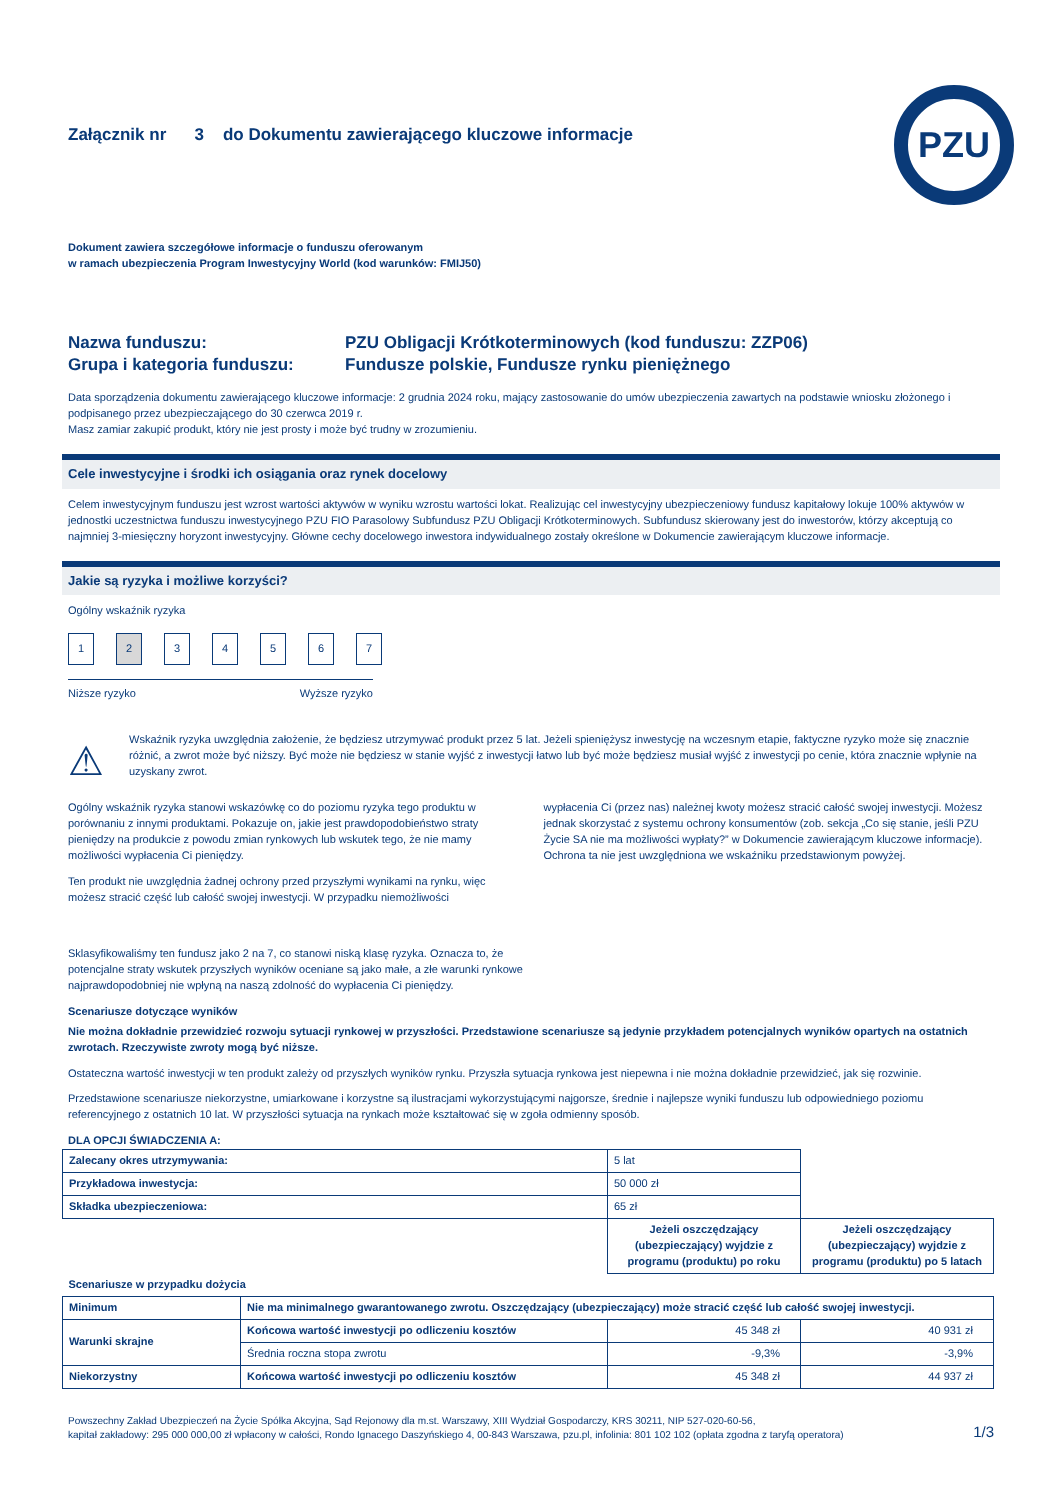Załącznik nr 3 do Dokumentu zawierającego kluczowe informacje
PZU
Dokument zawiera szczegółowe informacje o funduszu oferowanym
w ramach ubezpieczenia Program Inwestycyjny World (kod warunków: FMIJ50)
Nazwa funduszu:
PZU Obligacji Krótkoterminowych (kod funduszu: ZZP06)
Grupa i kategoria funduszu:
Fundusze polskie, Fundusze rynku pieniężnego
Data sporządzenia dokumentu zawierającego kluczowe informacje: 2 grudnia 2024 roku, mający zastosowanie do umów ubezpieczenia zawartych na podstawie wniosku złożonego i podpisanego przez ubezpieczającego do 30 czerwca 2019 r.
Masz zamiar zakupić produkt, który nie jest prosty i może być trudny w zrozumieniu.
Cele inwestycyjne i środki ich osiągania oraz rynek docelowy
Celem inwestycyjnym funduszu jest wzrost wartości aktywów w wyniku wzrostu wartości lokat. Realizując cel inwestycyjny ubezpieczeniowy fundusz kapitałowy lokuje 100% aktywów w jednostki uczestnictwa funduszu inwestycyjnego PZU FIO Parasolowy Subfundusz PZU Obligacji Krótkoterminowych. Subfundusz skierowany jest do inwestorów, którzy akceptują co najmniej 3-miesięczny horyzont inwestycyjny. Główne cechy docelowego inwestora indywidualnego zostały określone w Dokumencie zawierającym kluczowe informacje.
Jakie są ryzyka i możliwe korzyści?
Ogólny wskaźnik ryzyka
1234567
Niższe ryzyko Wyższe ryzyko
⚠
Wskaźnik ryzyka uwzględnia założenie, że będziesz utrzymywać produkt przez 5 lat. Jeżeli spieniężysz inwestycję na wczesnym etapie, faktyczne ryzyko może się znacznie różnić, a zwrot może być niższy. Być może nie będziesz w stanie wyjść z inwestycji łatwo lub być może będziesz musiał wyjść z inwestycji po cenie, która znacznie wpłynie na uzyskany zwrot.
Ogólny wskaźnik ryzyka stanowi wskazówkę co do poziomu ryzyka tego produktu w porównaniu z innymi produktami. Pokazuje on, jakie jest prawdopodobieństwo straty pieniędzy na produkcie z powodu zmian rynkowych lub wskutek tego, że nie mamy możliwości wypłacenia Ci pieniędzy.
Ten produkt nie uwzględnia żadnej ochrony przed przyszłymi wynikami na rynku, więc możesz stracić część lub całość swojej inwestycji. W przypadku niemożliwości
wypłacenia Ci (przez nas) należnej kwoty możesz stracić całość swojej inwestycji. Możesz jednak skorzystać z systemu ochrony konsumentów (zob. sekcja „Co się stanie, jeśli PZU Życie SA nie ma możliwości wypłaty?” w Dokumencie zawierającym kluczowe informacje). Ochrona ta nie jest uwzględniona we wskaźniku przedstawionym powyżej.
Sklasyfikowaliśmy ten fundusz jako 2 na 7, co stanowi niską klasę ryzyka. Oznacza to, że potencjalne straty wskutek przyszłych wyników oceniane są jako małe, a złe warunki rynkowe najprawdopodobniej nie wpłyną na naszą zdolność do wypłacenia Ci pieniędzy.
Scenariusze dotyczące wyników
Nie można dokładnie przewidzieć rozwoju sytuacji rynkowej w przyszłości. Przedstawione scenariusze są jedynie przykładem potencjalnych wyników opartych na ostatnich zwrotach. Rzeczywiste zwroty mogą być niższe.
Ostateczna wartość inwestycji w ten produkt zależy od przyszłych wyników rynku. Przyszła sytuacja rynkowa jest niepewna i nie można dokładnie przewidzieć, jak się rozwinie.
Przedstawione scenariusze niekorzystne, umiarkowane i korzystne są ilustracjami wykorzystującymi najgorsze, średnie i najlepsze wyniki funduszu lub odpowiedniego poziomu referencyjnego z ostatnich 10 lat. W przyszłości sytuacja na rynkach może kształtować się w zgoła odmienny sposób.
DLA OPCJI ŚWIADCZENIA A:
| Zalecany okres utrzymywania: | | 5 lat | |
| Przykładowa inwestycja: | | 50 000 zł | |
| Składka ubezpieczeniowa: | | 65 zł | |
| | | Jeżeli oszczędzający (ubezpieczający) wyjdzie z programu (produktu) po roku | Jeżeli oszczędzający (ubezpieczający) wyjdzie z programu (produktu) po 5 latach |
| Scenariusze w przypadku dożycia | | | |
| Minimum | Nie ma minimalnego gwarantowanego zwrotu. Oszczędzający (ubezpieczający) może stracić część lub całość swojej inwestycji. | | |
| Warunki skrajne | Końcowa wartość inwestycji po odliczeniu kosztów | 45 348 zł | 40 931 zł |
| | Średnia roczna stopa zwrotu | -9,3% | -3,9% |
| Niekorzystny | Końcowa wartość inwestycji po odliczeniu kosztów | 45 348 zł | 44 937 zł |
Powszechny Zakład Ubezpieczeń na Życie Spółka Akcyjna, Sąd Rejonowy dla m.st. Warszawy, XIII Wydział Gospodarczy, KRS 30211, NIP 527-020-60-56,
kapitał zakładowy: 295 000 000,00 zł wpłacony w całości, Rondo Ignacego Daszyńskiego 4, 00-843 Warszawa, pzu.pl, infolinia: 801 102 102 (opłata zgodna z taryfą operatora)
1/3